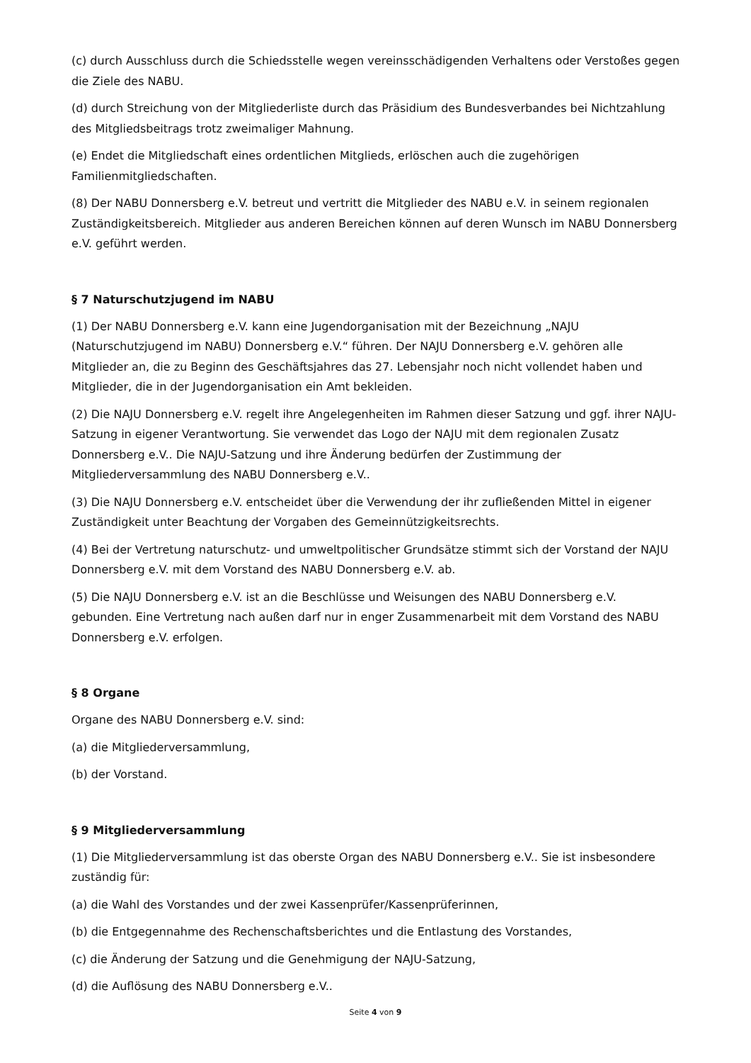(c) durch Ausschluss durch die Schiedsstelle wegen vereinsschädigenden Verhaltens oder Verstoßes gegen die Ziele des NABU.
(d) durch Streichung von der Mitgliederliste durch das Präsidium des Bundesverbandes bei Nichtzahlung des Mitgliedsbeitrags trotz zweimaliger Mahnung.
(e) Endet die Mitgliedschaft eines ordentlichen Mitglieds, erlöschen auch die zugehörigen Familienmitgliedschaften.
(8) Der NABU Donnersberg e.V. betreut und vertritt die Mitglieder des NABU e.V. in seinem regionalen Zuständigkeitsbereich. Mitglieder aus anderen Bereichen können auf deren Wunsch im NABU Donnersberg e.V. geführt werden.
§ 7 Naturschutzjugend im NABU
(1) Der NABU Donnersberg e.V. kann eine Jugendorganisation mit der Bezeichnung „NAJU (Naturschutzjugend im NABU) Donnersberg e.V.“ führen. Der NAJU Donnersberg e.V. gehören alle Mitglieder an, die zu Beginn des Geschäftsjahres das 27. Lebensjahr noch nicht vollendet haben und Mitglieder, die in der Jugendorganisation ein Amt bekleiden.
(2) Die NAJU Donnersberg e.V. regelt ihre Angelegenheiten im Rahmen dieser Satzung und ggf. ihrer NAJU-Satzung in eigener Verantwortung. Sie verwendet das Logo der NAJU mit dem regionalen Zusatz Donnersberg e.V.. Die NAJU-Satzung und ihre Änderung bedürfen der Zustimmung der Mitgliederversammlung des NABU Donnersberg e.V..
(3) Die NAJU Donnersberg e.V. entscheidet über die Verwendung der ihr zufließenden Mittel in eigener Zuständigkeit unter Beachtung der Vorgaben des Gemeinnützigkeitsrechts.
(4) Bei der Vertretung naturschutz- und umweltpolitischer Grundsätze stimmt sich der Vorstand der NAJU Donnersberg e.V. mit dem Vorstand des NABU Donnersberg e.V. ab.
(5) Die NAJU Donnersberg e.V. ist an die Beschlüsse und Weisungen des NABU Donnersberg e.V. gebunden. Eine Vertretung nach außen darf nur in enger Zusammenarbeit mit dem Vorstand des NABU Donnersberg e.V. erfolgen.
§ 8 Organe
Organe des NABU Donnersberg e.V. sind:
(a) die Mitgliederversammlung,
(b) der Vorstand.
§ 9 Mitgliederversammlung
(1) Die Mitgliederversammlung ist das oberste Organ des NABU Donnersberg e.V.. Sie ist insbesondere zuständig für:
(a) die Wahl des Vorstandes und der zwei Kassenprüfer/Kassenprüferinnen,
(b) die Entgegennahme des Rechenschaftsberichtes und die Entlastung des Vorstandes,
(c) die Änderung der Satzung und die Genehmigung der NAJU-Satzung,
(d) die Auflösung des NABU Donnersberg e.V..
Seite 4 von 9